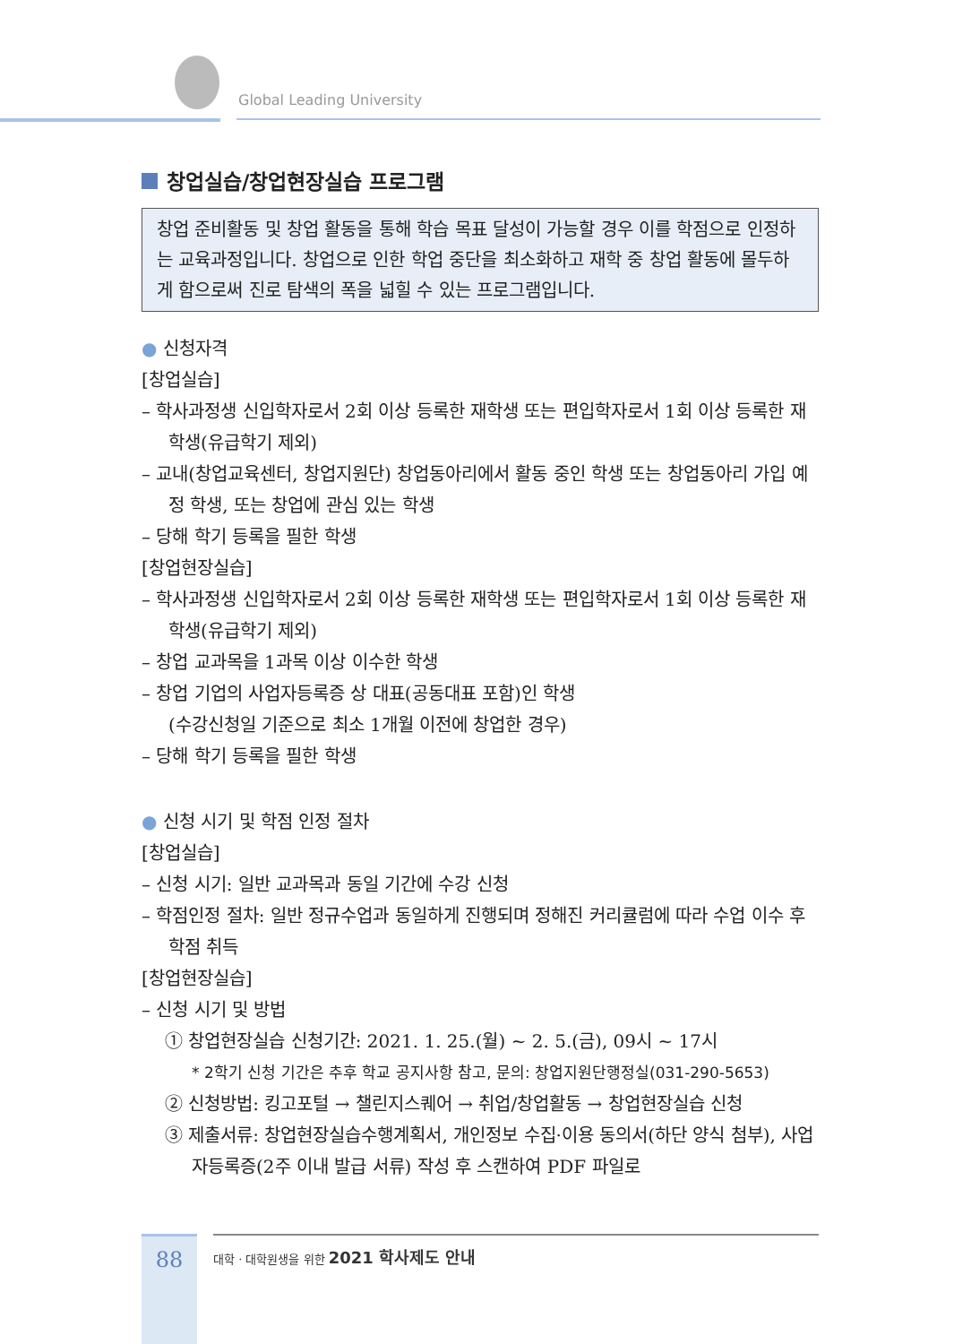Global Leading University
창업실습/창업현장실습 프로그램
창업 준비활동 및 창업 활동을 통해 학습 목표 달성이 가능할 경우 이를 학점으로 인정하는 교육과정입니다. 창업으로 인한 학업 중단을 최소화하고 재학 중 창업 활동에 몰두하게 함으로써 진로 탐색의 폭을 넓힐 수 있는 프로그램입니다.
● 신청자격
[창업실습]
– 학사과정생 신입학자로서 2회 이상 등록한 재학생 또는 편입학자로서 1회 이상 등록한 재학생(유급학기 제외)
– 교내(창업교육센터, 창업지원단) 창업동아리에서 활동 중인 학생 또는 창업동아리 가입 예정 학생, 또는 창업에 관심 있는 학생
– 당해 학기 등록을 필한 학생
[창업현장실습]
– 학사과정생 신입학자로서 2회 이상 등록한 재학생 또는 편입학자로서 1회 이상 등록한 재학생(유급학기 제외)
– 창업 교과목을 1과목 이상 이수한 학생
– 창업 기업의 사업자등록증 상 대표(공동대표 포함)인 학생
(수강신청일 기준으로 최소 1개월 이전에 창업한 경우)
– 당해 학기 등록을 필한 학생
● 신청 시기 및 학점 인정 절차
[창업실습]
– 신청 시기: 일반 교과목과 동일 기간에 수강 신청
– 학점인정 절차: 일반 정규수업과 동일하게 진행되며 정해진 커리큘럼에 따라 수업 이수 후 학점 취득
[창업현장실습]
– 신청 시기 및 방법
① 창업현장실습 신청기간: 2021. 1. 25.(월) ~ 2. 5.(금), 09시 ~ 17시
* 2학기 신청 기간은 추후 학교 공지사항 참고, 문의: 창업지원단행정실(031-290-5653)
② 신청방법: 킹고포털 → 챌린지스퀘어 → 취업/창업활동 → 창업현장실습 신청
③ 제출서류: 창업현장실습수행계획서, 개인정보 수집·이용 동의서(하단 양식 첨부), 사업자등록증(2주 이내 발급 서류) 작성 후 스캔하여 PDF 파일로
88 대학 · 대학원생을 위한 2021 학사제도 안내